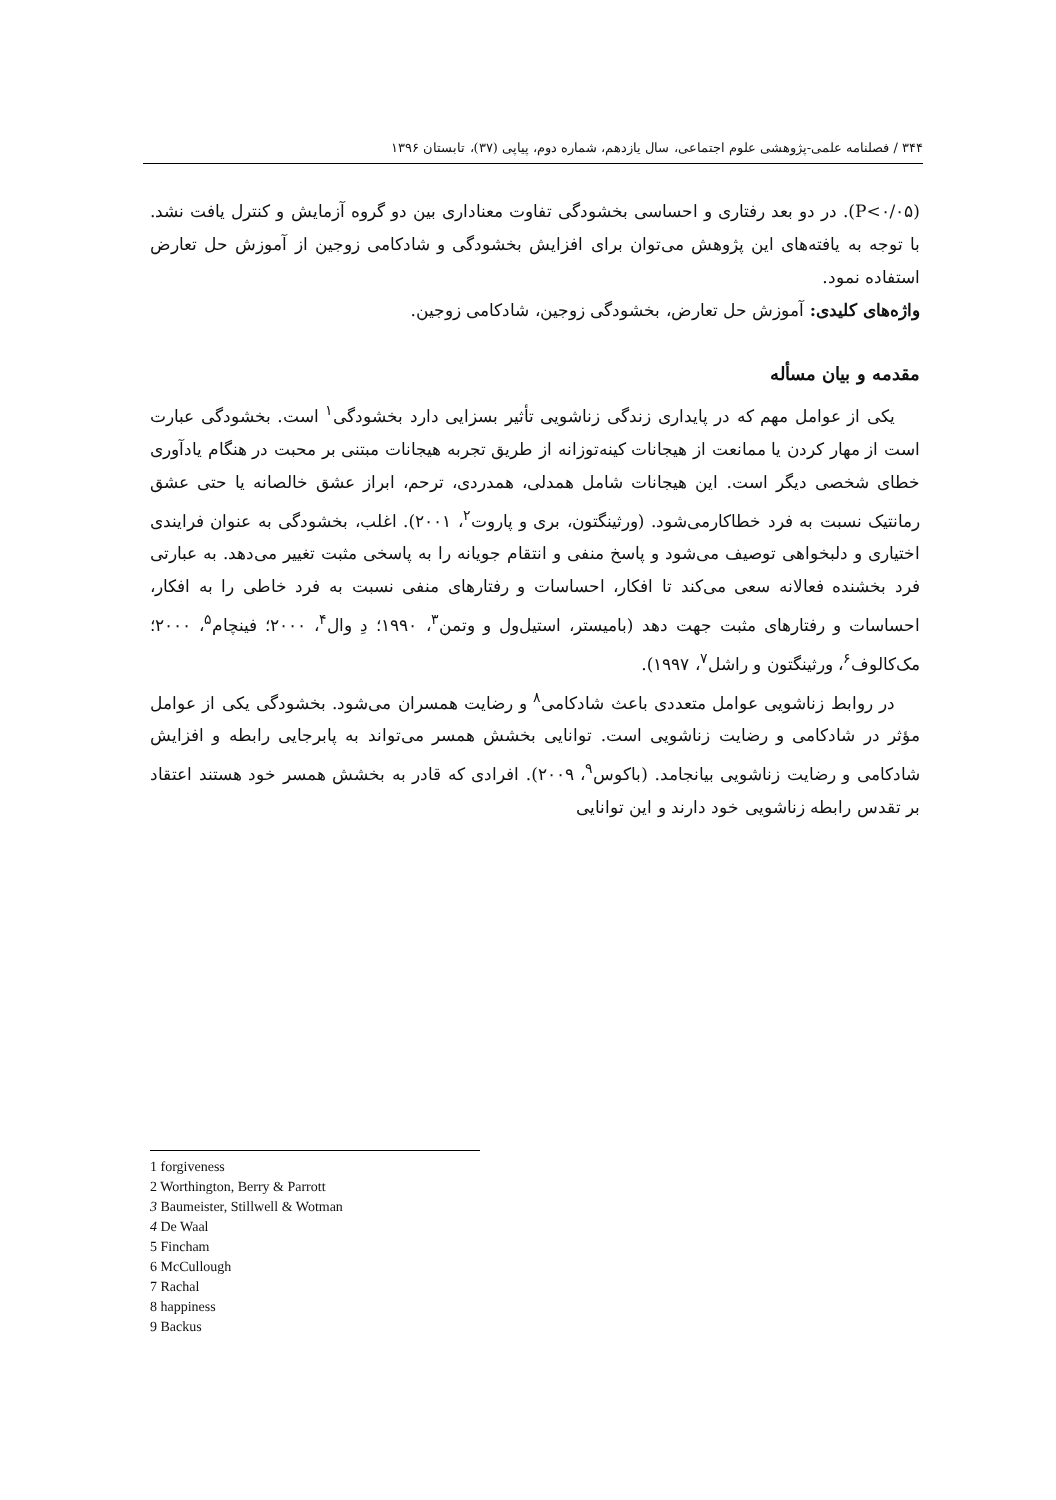۳۴۴ / فصلنامه علمی-پژوهشی علوم اجتماعی، سال یازدهم، شماره دوم، پیاپی (۳۷)، تابستان ۱۳۹۶
(P<۰/۰۵). در دو بعد رفتاری و احساسی بخشودگی تفاوت معناداری بین دو گروه آزمایش و کنترل یافت نشد. با توجه به یافته‌های این پژوهش می‌توان برای افزایش بخشودگی و شادکامی زوجین از آموزش حل تعارض استفاده نمود.
واژه‌های کلیدی: آموزش حل تعارض، بخشودگی زوجین، شادکامی زوجین.
مقدمه و بیان مسأله
یکی از عوامل مهم که در پایداری زندگی زناشویی تأثیر بسزایی دارد بخشودگی<sup>۱</sup> است. بخشودگی عبارت است از مهار کردن یا ممانعت از هیجانات کینه‌توزانه از طریق تجربه هیجانات مبتنی بر محبت در هنگام یادآوری خطای شخصی دیگر است. این هیجانات شامل همدلی، همدردی، ترحم، ابراز عشق خالصانه یا حتی عشق رمانتیک نسبت به فرد خطاکارمی‌شود. (ورثینگتون، بری و پاروت<sup>۲</sup>، ۲۰۰۱). اغلب، بخشودگی به عنوان فرایندی اختیاری و دلبخواهی توصیف می‌شود و پاسخ منفی و انتقام جویانه را به پاسخی مثبت تغییر می‌دهد. به عبارتی فرد بخشنده فعالانه سعی می‌کند تا افکار، احساسات و رفتارهای منفی نسبت به فرد خاطی را به افکار، احساسات و رفتارهای مثبت جهت دهد (بامیستر، استیل‌ول و وتمن<sup>۳</sup>، ۱۹۹۰؛ دِ وال<sup>۴</sup>، ۲۰۰۰؛ فینچام<sup>۵</sup>، ۲۰۰۰؛ مک‌کالوف<sup>۶</sup>، ورثینگتون و راشل<sup>۷</sup>، ۱۹۹۷).
در روابط زناشویی عوامل متعددی باعث شادکامی<sup>۸</sup> و رضایت همسران می‌شود. بخشودگی یکی از عوامل مؤثر در شادکامی و رضایت زناشویی است. توانایی بخشش همسر می‌تواند به پابرجایی رابطه و افزایش شادکامی و رضایت زناشویی بیانجامد. (باکوس<sup>۹</sup>، ۲۰۰۹). افرادی که قادر به بخشش همسر خود هستند اعتقاد بر تقدس رابطه زناشویی خود دارند و این توانایی
1 forgiveness
2 Worthington, Berry & Parrott
3 Baumeister, Stillwell & Wotman
4 De Waal
5 Fincham
6 McCullough
7 Rachal
8 happiness
9 Backus